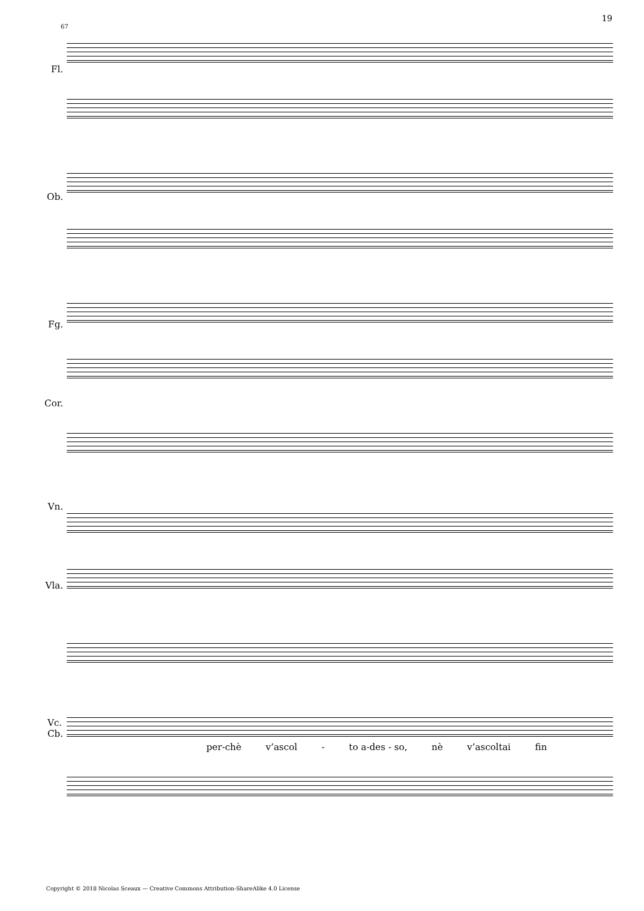19
67
Fl.
Ob.
Fg.
Cor.
Vn.
Vla.
Vc.
Cb.
per-chè v’ascol - to a-des - so, nè v’ascoltai fin
Copyright © 2018 Nicolas Sceaux — Creative Commons Attribution-ShareAlike 4.0 License